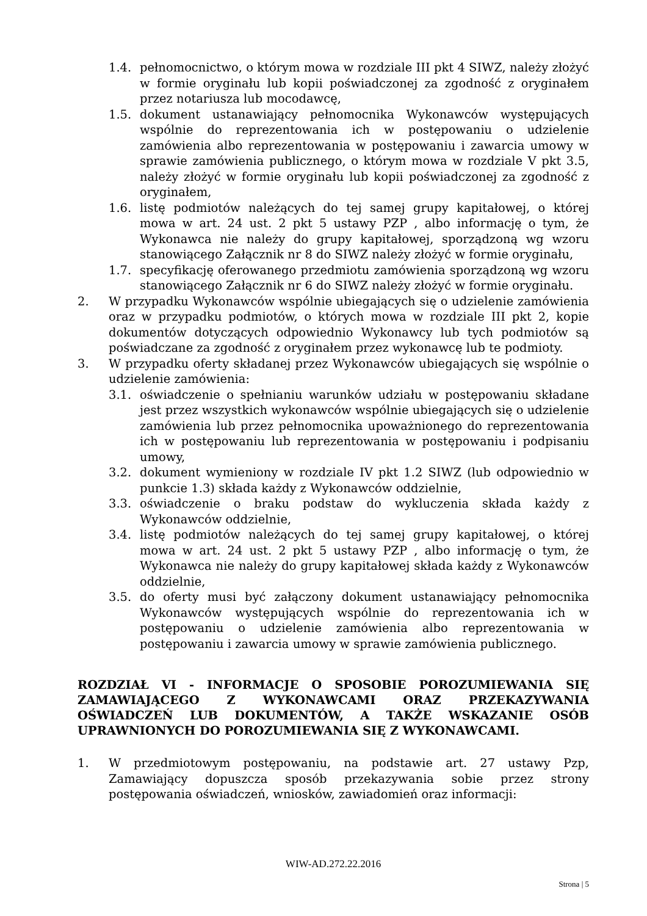1.4. pełnomocnictwo, o którym mowa w rozdziale III pkt 4 SIWZ, należy złożyć w formie oryginału lub kopii poświadczonej za zgodność z oryginałem przez notariusza lub mocodawcę,
1.5. dokument ustanawiający pełnomocnika Wykonawców występujących wspólnie do reprezentowania ich w postępowaniu o udzielenie zamówienia albo reprezentowania w postępowaniu i zawarcia umowy w sprawie zamówienia publicznego, o którym mowa w rozdziale V pkt 3.5, należy złożyć w formie oryginału lub kopii poświadczonej za zgodność z oryginałem,
1.6. listę podmiotów należących do tej samej grupy kapitałowej, o której mowa w art. 24 ust. 2 pkt 5 ustawy PZP , albo informację o tym, że Wykonawca nie należy do grupy kapitałowej, sporządzoną wg wzoru stanowiącego Załącznik nr 8 do SIWZ należy złożyć w formie oryginału,
1.7. specyfikację oferowanego przedmiotu zamówienia sporządzoną wg wzoru stanowiącego Załącznik nr 6 do SIWZ należy złożyć w formie oryginału.
2. W przypadku Wykonawców wspólnie ubiegających się o udzielenie zamówienia oraz w przypadku podmiotów, o których mowa w rozdziale III pkt 2, kopie dokumentów dotyczących odpowiednio Wykonawcy lub tych podmiotów są poświadczane za zgodność z oryginałem przez wykonawcę lub te podmioty.
3. W przypadku oferty składanej przez Wykonawców ubiegających się wspólnie o udzielenie zamówienia:
3.1. oświadczenie o spełnianiu warunków udziału w postępowaniu składane jest przez wszystkich wykonawców wspólnie ubiegających się o udzielenie zamówienia lub przez pełnomocnika upoważnionego do reprezentowania ich w postępowaniu lub reprezentowania w postępowaniu i podpisaniu umowy,
3.2. dokument wymieniony w rozdziale IV pkt 1.2 SIWZ (lub odpowiednio w punkcie 1.3) składa każdy z Wykonawców oddzielnie,
3.3. oświadczenie o braku podstaw do wykluczenia składa każdy z Wykonawców oddzielnie,
3.4. listę podmiotów należących do tej samej grupy kapitałowej, o której mowa w art. 24 ust. 2 pkt 5 ustawy PZP , albo informację o tym, że Wykonawca nie należy do grupy kapitałowej składa każdy z Wykonawców oddzielnie,
3.5. do oferty musi być załączony dokument ustanawiający pełnomocnika Wykonawców występujących wspólnie do reprezentowania ich w postępowaniu o udzielenie zamówienia albo reprezentowania w postępowaniu i zawarcia umowy w sprawie zamówienia publicznego.
ROZDZIAŁ VI - INFORMACJE O SPOSOBIE POROZUMIEWANIA SIĘ ZAMAWIAJĄCEGO Z WYKONAWCAMI ORAZ PRZEKAZYWANIA OŚWIADCZEŃ LUB DOKUMENTÓW, A TAKŻE WSKAZANIE OSÓB UPRAWNIONYCH DO POROZUMIEWANIA SIĘ Z WYKONAWCAMI.
1. W przedmiotowym postępowaniu, na podstawie art. 27 ustawy Pzp, Zamawiający dopuszcza sposób przekazywania sobie przez strony postępowania oświadczeń, wniosków, zawiadomień oraz informacji:
WIW-AD.272.22.2016
Strona | 5